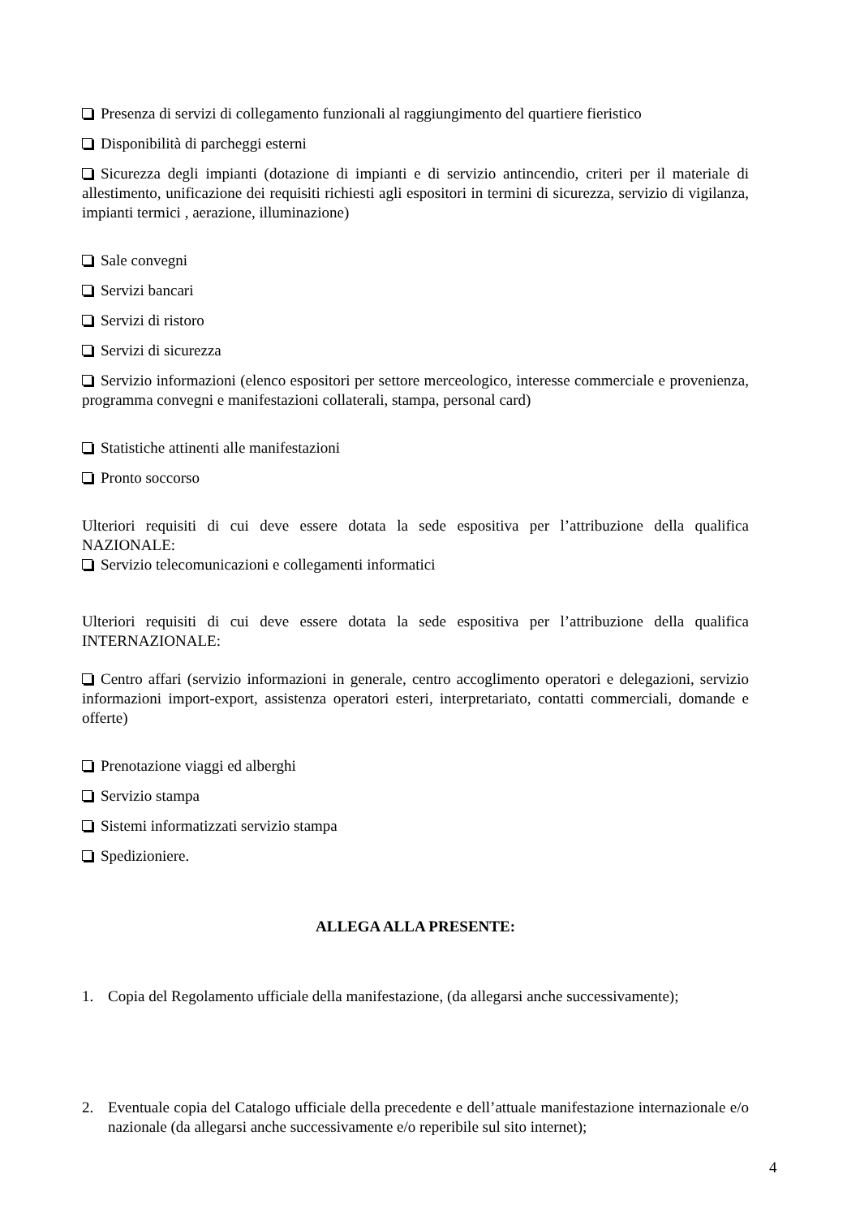Presenza di servizi di collegamento funzionali al raggiungimento del quartiere fieristico
Disponibilità di parcheggi esterni
Sicurezza degli impianti (dotazione di impianti e di servizio antincendio, criteri per il materiale di allestimento, unificazione dei requisiti richiesti agli espositori in termini di sicurezza, servizio di vigilanza, impianti termici , aerazione, illuminazione)
Sale convegni
Servizi bancari
Servizi di ristoro
Servizi di sicurezza
Servizio informazioni (elenco espositori per settore merceologico, interesse commerciale e provenienza, programma convegni e manifestazioni collaterali, stampa, personal card)
Statistiche attinenti alle manifestazioni
Pronto soccorso
Ulteriori requisiti di cui deve essere dotata la sede espositiva per l’attribuzione della qualifica NAZIONALE:
Servizio telecomunicazioni e collegamenti informatici
Ulteriori requisiti di cui deve essere dotata la sede espositiva per l’attribuzione della qualifica INTERNAZIONALE:
Centro affari (servizio informazioni in generale, centro accoglimento operatori e delegazioni, servizio informazioni import-export, assistenza operatori esteri, interpretariato, contatti commerciali, domande e offerte)
Prenotazione viaggi ed alberghi
Servizio stampa
Sistemi informatizzati servizio stampa
Spedizioniere.
ALLEGA ALLA PRESENTE:
1. Copia del Regolamento ufficiale della manifestazione, (da allegarsi anche successivamente);
2. Eventuale copia del Catalogo ufficiale della precedente e dell’attuale manifestazione internazionale e/o nazionale (da allegarsi anche successivamente e/o reperibile sul sito internet);
4